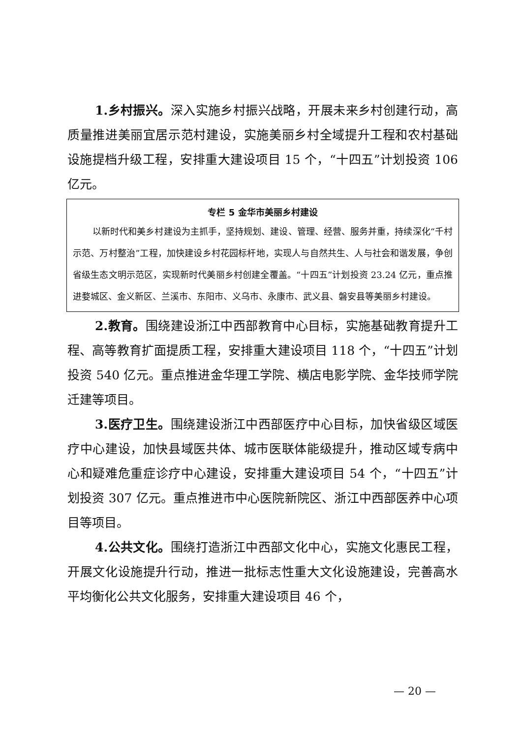1.乡村振兴。深入实施乡村振兴战略，开展未来乡村创建行动，高质量推进美丽宜居示范村建设，实施美丽乡村全域提升工程和农村基础设施提档升级工程，安排重大建设项目 15 个，“十四五”计划投资 106 亿元。
专栏 5 金华市美丽乡村建设
以新时代和美乡村建设为主抓手，坚持规划、建设、管理、经营、服务并重，持续深化“千村示范、万村整治”工程，加快建设乡村花园标杆地，实现人与自然共生、人与社会和谐发展，争创省级生态文明示范区，实现新时代美丽乡村创建全覆盖。“十四五”计划投资 23.24 亿元，重点推进婺城区、金义新区、兰溪市、东阳市、义乌市、永康市、武义县、磐安县等美丽乡村建设。
2.教育。围绕建设浙江中西部教育中心目标，实施基础教育提升工程、高等教育扩面提质工程，安排重大建设项目 118 个，“十四五”计划投资 540 亿元。重点推进金华理工学院、横店电影学院、金华技师学院迁建等项目。
3.医疗卫生。围绕建设浙江中西部医疗中心目标，加快省级区域医疗中心建设，加快县域医共体、城市医联体能级提升，推动区域专病中心和疑难危重症诊疗中心建设，安排重大建设项目 54 个，“十四五”计划投资 307 亿元。重点推进市中心医院新院区、浙江中西部医养中心项目等项目。
4.公共文化。围绕打造浙江中西部文化中心，实施文化惠民工程，开展文化设施提升行动，推进一批标志性重大文化设施建设，完善高水平均衡化公共文化服务，安排重大建设项目 46 个，
— 20 —